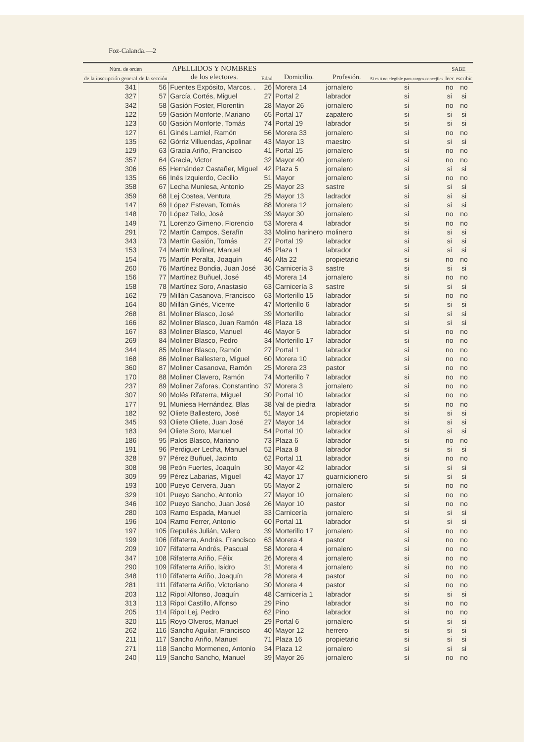Foz-Calanda.—2
| Núm. de orden | | APELLIDOS Y NOMBRES de los electores. | Edad | Domicilio. | Profesión. | Si es ó no elegible para cargos concejiles | SABE | |
| --- | --- | --- | --- | --- | --- | --- | --- | --- |
| de la inscripción general | de la sección | | | | | | leer | escribir |
| 341 | 56 | Fuentes Expósito, Marcos. . | 26 | Morera 14 | jornalero | si | no | no |
| 327 | 57 | García Cortés, Miguel | 27 | Portal 2 | labrador | si | si | si |
| 342 | 58 | Gasión Foster, Florentin | 28 | Mayor 26 | jornalero | si | no | no |
| 122 | 59 | Gasión Monforte, Mariano | 65 | Portal 17 | zapatero | si | si | si |
| 123 | 60 | Gasión Monforte, Tomás | 74 | Portal 19 | labrador | si | si | si |
| 127 | 61 | Ginés Lamiel, Ramón | 56 | Morera 33 | jornalero | si | no | no |
| 135 | 62 | Górriz Villuendas, Apolinar | 43 | Mayor 13 | maestro | si | si | si |
| 129 | 63 | Gracia Ariño, Francisco | 41 | Portal 15 | jornalero | si | no | no |
| 357 | 64 | Gracia, Victor | 32 | Mayor 40 | jornalero | si | no | no |
| 306 | 65 | Hernández Castañer, Miguel | 42 | Plaza 5 | jornalero | si | si | si |
| 135 | 66 | Inés Izquierdo, Cecilio | 51 | Mayor | jornalero | si | no | no |
| 358 | 67 | Lecha Muniesa, Antonio | 25 | Mayor 23 | sastre | si | si | si |
| 359 | 68 | Lej Costea, Ventura | 25 | Mayor 13 | ladrador | si | si | si |
| 147 | 69 | López Estevan, Tomás | 88 | Morera 12 | jornalero | si | si | si |
| 148 | 70 | López Tello, José | 39 | Mayor 30 | jornalero | si | no | no |
| 149 | 71 | Lorenzo Gimeno, Florencio | 53 | Morera 4 | labrador | si | no | no |
| 291 | 72 | Martín Campos, Serafín | 33 | Molino harinero | molinero | si | si | si |
| 343 | 73 | Martín Gasión, Tomás | 27 | Portal 19 | labrador | si | si | si |
| 153 | 74 | Martín Moliner, Manuel | 45 | Plaza 1 | labrador | si | si | si |
| 154 | 75 | Martín Peralta, Joaquín | 46 | Alta 22 | propietario | si | no | no |
| 260 | 76 | Martínez Bondia, Juan José | 36 | Carnicería 3 | sastre | si | si | si |
| 156 | 77 | Martínez Buñuel, José | 45 | Morera 14 | jornalero | si | no | no |
| 158 | 78 | Martínez Soro, Anastasio | 63 | Carnicería 3 | sastre | si | si | si |
| 162 | 79 | Millán Casanova, Francisco | 63 | Morterillo 15 | labrador | si | no | no |
| 164 | 80 | Millán Ginés, Vicente | 47 | Morterillo 6 | labrador | si | si | si |
| 268 | 81 | Moliner Blasco, José | 39 | Morterillo | labrador | si | si | si |
| 166 | 82 | Moliner Blasco, Juan Ramón | 48 | Plaza 18 | labrador | si | si | si |
| 167 | 83 | Moliner Blasco, Manuel | 46 | Mayor 5 | labrador | si | no | no |
| 269 | 84 | Moliner Blasco, Pedro | 34 | Morterillo 17 | labrador | si | no | no |
| 344 | 85 | Moliner Blasco, Ramón | 27 | Portal 1 | labrador | si | no | no |
| 168 | 86 | Moliner Ballestero, Miguel | 60 | Morera 10 | labrador | si | no | no |
| 360 | 87 | Moliner Casanova, Ramón | 25 | Morera 23 | pastor | si | no | no |
| 170 | 88 | Moliner Clavero, Ramón | 74 | Morterillo 7 | labrador | si | no | no |
| 237 | 89 | Moliner Zaforas, Constantino | 37 | Morera 3 | jornalero | si | no | no |
| 307 | 90 | Molés Rifaterra, Miguel | 30 | Portal 10 | labrador | si | no | no |
| 177 | 91 | Muniesa Hernández, Blas | 38 | Val de piedra | labrador | si | no | no |
| 182 | 92 | Oliete Ballestero, José | 51 | Mayor 14 | propietario | si | si | si |
| 345 | 93 | Oliete Oliete, Juan José | 27 | Mayor 14 | labrador | si | si | si |
| 183 | 94 | Oliete Soro, Manuel | 54 | Portal 10 | labrador | si | si | si |
| 186 | 95 | Palos Blasco, Mariano | 73 | Plaza 6 | labrador | si | no | no |
| 191 | 96 | Perdiguer Lecha, Manuel | 52 | Plaza 8 | labrador | si | si | si |
| 328 | 97 | Pérez Buñuel, Jacinto | 62 | Portal 11 | labrador | si | no | no |
| 308 | 98 | Peón Fuertes, Joaquín | 30 | Mayor 42 | labrador | si | si | si |
| 309 | 99 | Pérez Labarias, Miguel | 42 | Mayor 17 | guarnicionero | si | si | si |
| 193 | 100 | Pueyo Cervera, Juan | 55 | Mayor 2 | jornalero | si | no | no |
| 329 | 101 | Pueyo Sancho, Antonio | 27 | Mayor 10 | jornalero | si | no | no |
| 346 | 102 | Pueyo Sancho, Juan José | 26 | Mayor 10 | pastor | si | no | no |
| 280 | 103 | Ramo Espada, Manuel | 33 | Carnicería | jornalero | si | si | si |
| 196 | 104 | Ramo Ferrer, Antonio | 60 | Portal 11 | labrador | si | si | si |
| 197 | 105 | Repullés Julián, Valero | 39 | Morterillo 17 | jornalero | si | no | no |
| 199 | 106 | Rifaterra, Andrés, Francisco | 63 | Morera 4 | pastor | si | no | no |
| 209 | 107 | Rifaterra Andrés, Pascual | 58 | Morera 4 | jornalero | si | no | no |
| 347 | 108 | Rifaterra Ariño, Félix | 26 | Morera 4 | jornalero | si | no | no |
| 290 | 109 | Rifaterra Ariño, Isidro | 31 | Morera 4 | jornalero | si | no | no |
| 348 | 110 | Rifaterra Ariño, Joaquín | 28 | Morera 4 | pastor | si | no | no |
| 281 | 111 | Rifaterra Ariño, Victoriano | 30 | Morera 4 | pastor | si | no | no |
| 203 | 112 | Ripol Alfonso, Joaquín | 48 | Carnicería 1 | labrador | si | si | si |
| 313 | 113 | Ripol Castillo, Alfonso | 29 | Pino | labrador | si | no | no |
| 205 | 114 | Ripol Lej, Pedro | 62 | Pino | labrador | si | no | no |
| 320 | 115 | Royo Olveros, Manuel | 29 | Portal 6 | jornalero | si | si | si |
| 262 | 116 | Sancho Aguilar, Francisco | 40 | Mayor 12 | herrero | si | si | si |
| 211 | 117 | Sancho Ariño, Manuel | 71 | Plaza 16 | propietario | si | si | si |
| 271 | 118 | Sancho Mormeneo, Antonio | 34 | Plaza 12 | jornalero | si | si | si |
| 240 | 119 | Sancho Sancho, Manuel | 39 | Mayor 26 | jornalero | si | no | no |